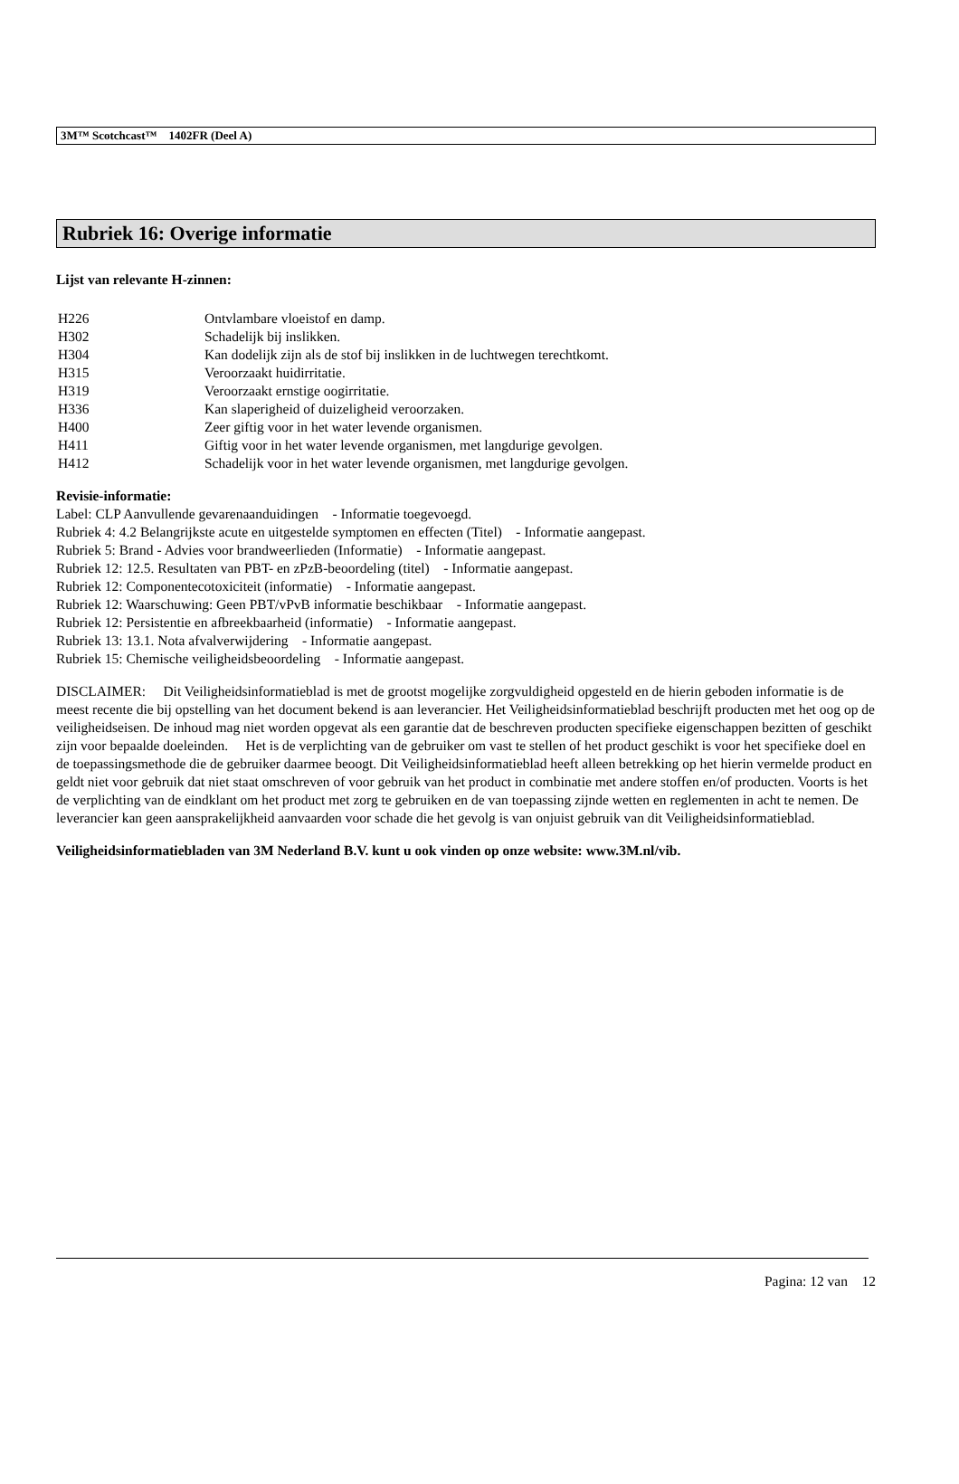3M™ Scotchcast™ 1402FR (Deel A)
Rubriek 16: Overige informatie
Lijst van relevante H-zinnen:
| H226 | Ontvlambare vloeistof en damp. |
| H302 | Schadelijk bij inslikken. |
| H304 | Kan dodelijk zijn als de stof bij inslikken in de luchtwegen terechtkomt. |
| H315 | Veroorzaakt huidirritatie. |
| H319 | Veroorzaakt ernstige oogirritatie. |
| H336 | Kan slaperigheid of duizeligheid veroorzaken. |
| H400 | Zeer giftig voor in het water levende organismen. |
| H411 | Giftig voor in het water levende organismen, met langdurige gevolgen. |
| H412 | Schadelijk voor in het water levende organismen, met langdurige gevolgen. |
Revisie-informatie:
Label: CLP Aanvullende gevarenaanduidingen - Informatie toegevoegd.
Rubriek 4: 4.2 Belangrijkste acute en uitgestelde symptomen en effecten (Titel) - Informatie aangepast.
Rubriek 5: Brand - Advies voor brandweerlieden (Informatie) - Informatie aangepast.
Rubriek 12: 12.5. Resultaten van PBT- en zPzB-beoordeling (titel) - Informatie aangepast.
Rubriek 12: Componentecotoxiciteit (informatie) - Informatie aangepast.
Rubriek 12: Waarschuwing: Geen PBT/vPvB informatie beschikbaar - Informatie aangepast.
Rubriek 12: Persistentie en afbreekbaarheid (informatie) - Informatie aangepast.
Rubriek 13: 13.1. Nota afvalverwijdering - Informatie aangepast.
Rubriek 15: Chemische veiligheidsbeoordeling - Informatie aangepast.
DISCLAIMER: Dit Veiligheidsinformatieblad is met de grootst mogelijke zorgvuldigheid opgesteld en de hierin geboden informatie is de meest recente die bij opstelling van het document bekend is aan leverancier. Het Veiligheidsinformatieblad beschrijft producten met het oog op de veiligheidseisen. De inhoud mag niet worden opgevat als een garantie dat de beschreven producten specifieke eigenschappen bezitten of geschikt zijn voor bepaalde doeleinden. Het is de verplichting van de gebruiker om vast te stellen of het product geschikt is voor het specifieke doel en de toepassingsmethode die de gebruiker daarmee beoogt. Dit Veiligheidsinformatieblad heeft alleen betrekking op het hierin vermelde product en geldt niet voor gebruik dat niet staat omschreven of voor gebruik van het product in combinatie met andere stoffen en/of producten. Voorts is het de verplichting van de eindklant om het product met zorg te gebruiken en de van toepassing zijnde wetten en reglementen in acht te nemen. De leverancier kan geen aansprakelijkheid aanvaarden voor schade die het gevolg is van onjuist gebruik van dit Veiligheidsinformatieblad.
Veiligheidsinformatiebladen van 3M Nederland B.V. kunt u ook vinden op onze website: www.3M.nl/vib.
Pagina: 12 van 12